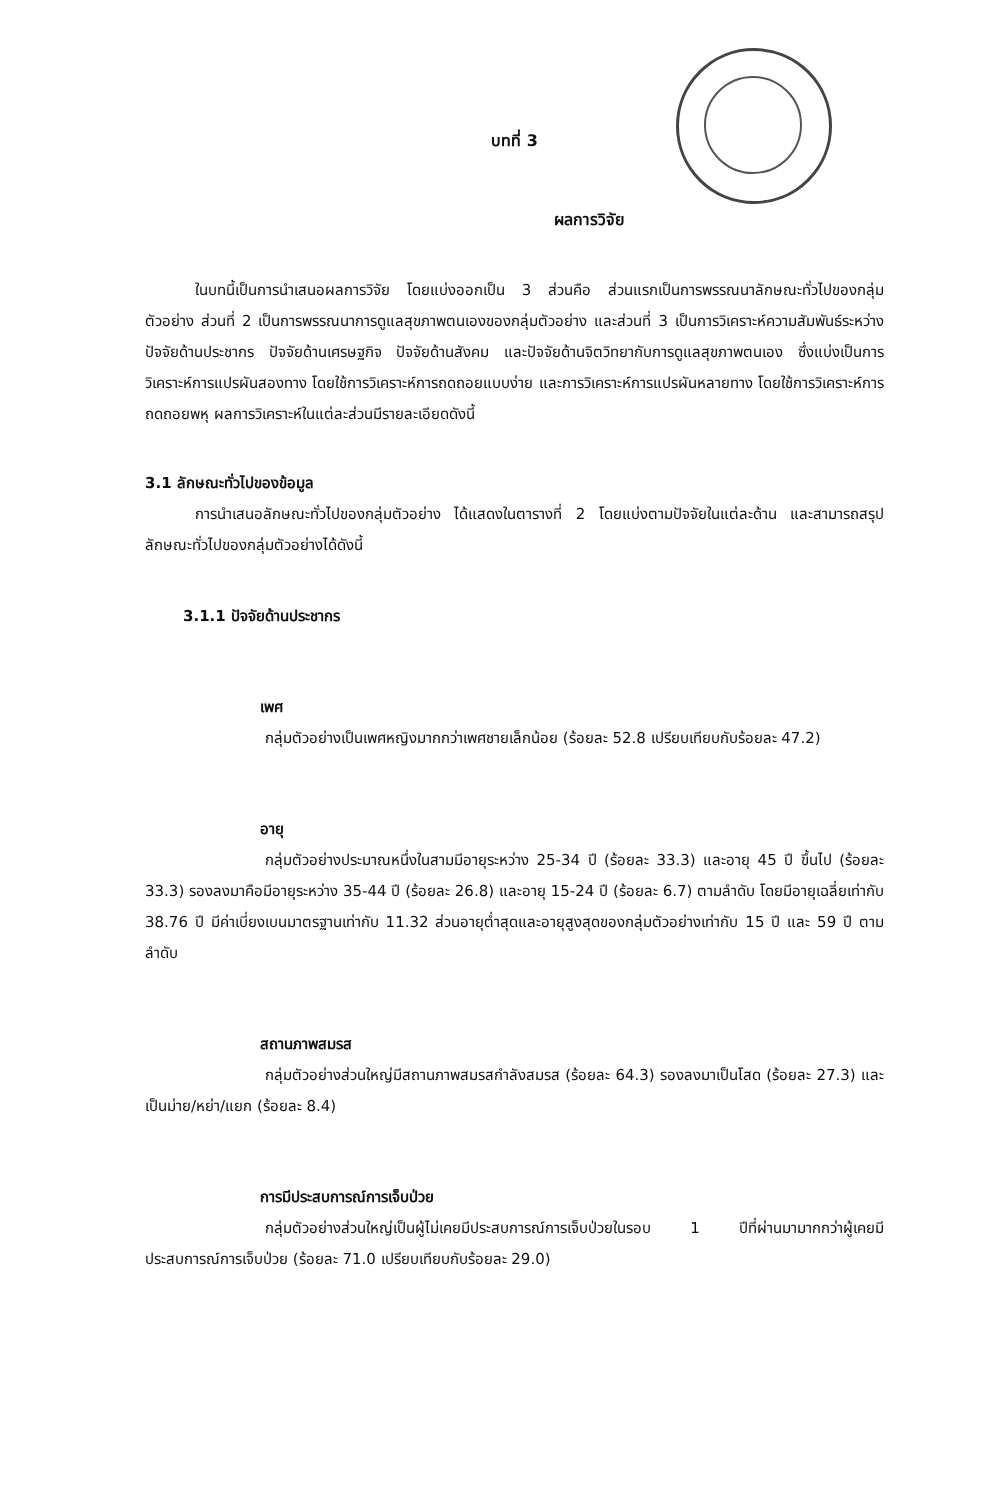บทที่ 3
ผลการวิจัย
ในบทนี้เป็นการนำเสนอผลการวิจัย โดยแบ่งออกเป็น 3 ส่วนคือ ส่วนแรกเป็นการพรรณนาลักษณะทั่วไปของกลุ่มตัวอย่าง ส่วนที่ 2 เป็นการพรรณนาการดูแลสุขภาพตนเองของกลุ่มตัวอย่าง และส่วนที่ 3 เป็นการวิเคราะห์ความสัมพันธ์ระหว่างปัจจัยด้านประชากร ปัจจัยด้านเศรษฐกิจ ปัจจัยด้านสังคม และปัจจัยด้านจิตวิทยากับการดูแลสุขภาพตนเอง ซึ่งแบ่งเป็นการวิเคราะห์การแปรผันสองทาง โดยใช้การวิเคราะห์การถดถอยแบบง่าย และการวิเคราะห์การแปรผันหลายทาง โดยใช้การวิเคราะห์การถดถอยพหุ ผลการวิเคราะห์ในแต่ละส่วนมีรายละเอียดดังนี้
3.1 ลักษณะทั่วไปของข้อมูล
การนำเสนอลักษณะทั่วไปของกลุ่มตัวอย่าง ได้แสดงในตารางที่ 2 โดยแบ่งตามปัจจัยในแต่ละด้าน และสามารถสรุปลักษณะทั่วไปของกลุ่มตัวอย่างได้ดังนี้
3.1.1 ปัจจัยด้านประชากร
เพศ
กลุ่มตัวอย่างเป็นเพศหญิงมากกว่าเพศชายเล็กน้อย (ร้อยละ 52.8 เปรียบเทียบกับร้อยละ 47.2)
อายุ
กลุ่มตัวอย่างประมาณหนึ่งในสามมีอายุระหว่าง 25-34 ปี (ร้อยละ 33.3) และอายุ 45 ปี ขึ้นไป (ร้อยละ 33.3) รองลงมาคือมีอายุระหว่าง 35-44 ปี (ร้อยละ 26.8) และอายุ 15-24 ปี (ร้อยละ 6.7) ตามลำดับ โดยมีอายุเฉลี่ยเท่ากับ 38.76 ปี มีค่าเบี่ยงเบนมาตรฐานเท่ากับ 11.32 ส่วนอายุต่ำสุดและอายุสูงสุดของกลุ่มตัวอย่างเท่ากับ 15 ปี และ 59 ปี ตามลำดับ
สถานภาพสมรส
กลุ่มตัวอย่างส่วนใหญ่มีสถานภาพสมรสกำลังสมรส (ร้อยละ 64.3) รองลงมาเป็นโสด (ร้อยละ 27.3) และเป็นม่าย/หย่า/แยก (ร้อยละ 8.4)
การมีประสบการณ์การเจ็บป่วย
กลุ่มตัวอย่างส่วนใหญ่เป็นผู้ไม่เคยมีประสบการณ์การเจ็บป่วยในรอบ 1 ปีที่ผ่านมามากกว่าผู้เคยมีประสบการณ์การเจ็บป่วย (ร้อยละ 71.0 เปรียบเทียบกับร้อยละ 29.0)